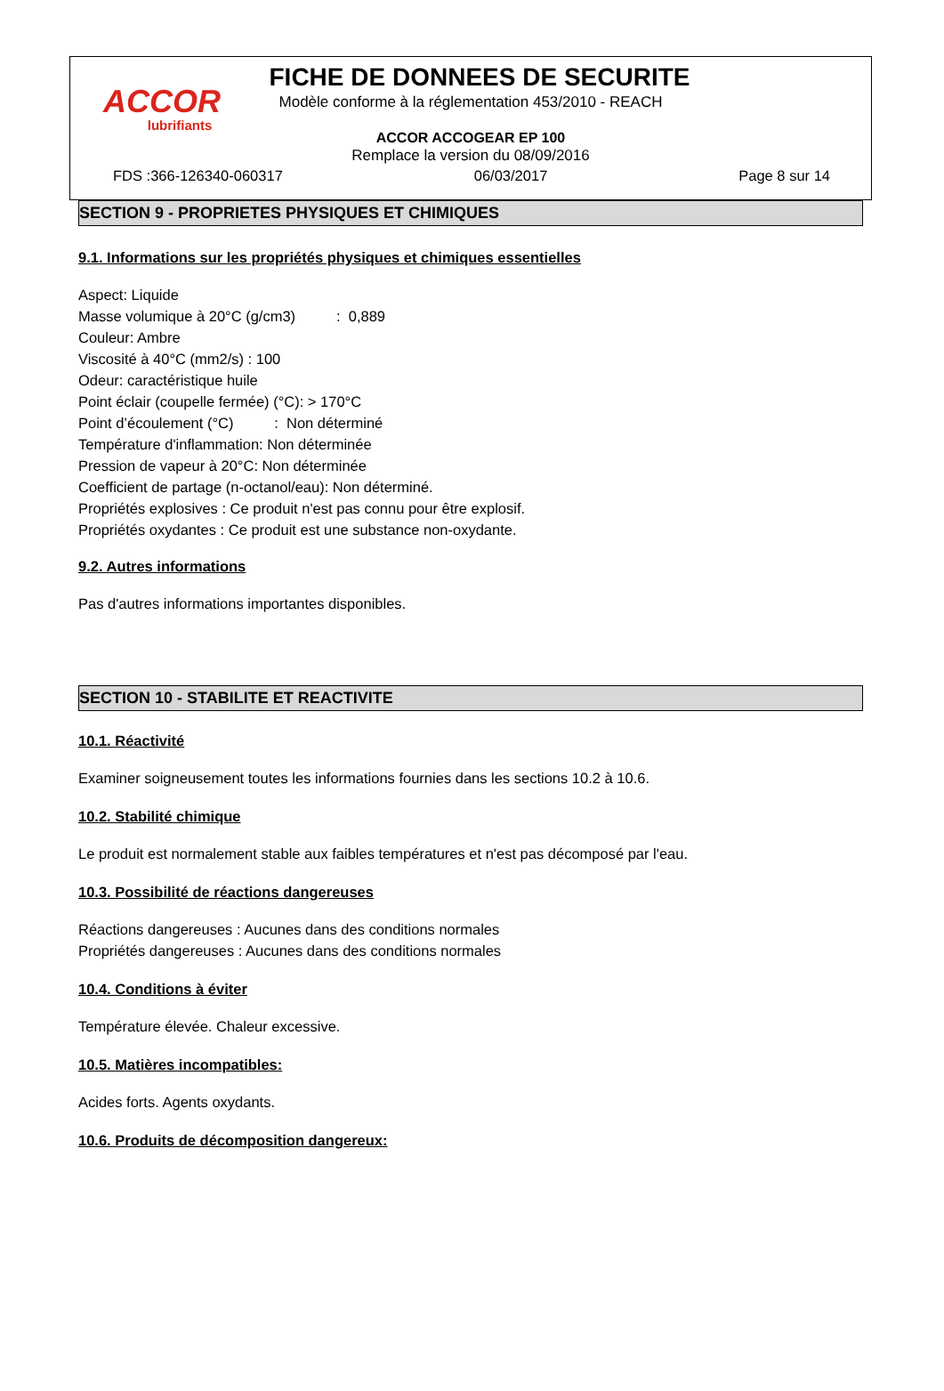ACCOR
lubrifiants
FICHE DE DONNEES DE SECURITE
Modèle conforme à la réglementation 453/2010 - REACH
ACCOR ACCOGEAR EP 100
Remplace la version du 08/09/2016
FDS :366-126340-060317 06/03/2017 Page 8 sur 14
SECTION 9 - PROPRIETES PHYSIQUES ET CHIMIQUES
9.1. Informations sur les propriétés physiques et chimiques essentielles
Aspect: Liquide
Masse volumique à 20°C (g/cm3) : 0,889
Couleur: Ambre
Viscosité à 40°C (mm2/s) : 100
Odeur: caractéristique huile
Point éclair (coupelle fermée) (°C): > 170°C
Point d’écoulement (°C) : Non déterminé
Température d'inflammation: Non déterminée
Pression de vapeur à 20°C: Non déterminée
Coefficient de partage (n-octanol/eau): Non déterminé.
Propriétés explosives : Ce produit n'est pas connu pour être explosif.
Propriétés oxydantes : Ce produit est une substance non-oxydante.
9.2. Autres informations
Pas d'autres informations importantes disponibles.
SECTION 10 - STABILITE ET REACTIVITE
10.1. Réactivité
Examiner soigneusement toutes les informations fournies dans les sections 10.2 à 10.6.
10.2. Stabilité chimique
Le produit est normalement stable aux faibles températures et n'est pas décomposé par l'eau.
10.3. Possibilité de réactions dangereuses
Réactions dangereuses : Aucunes dans des conditions normales
Propriétés dangereuses : Aucunes dans des conditions normales
10.4. Conditions à éviter
Température élevée. Chaleur excessive.
10.5. Matières incompatibles:
Acides forts. Agents oxydants.
10.6. Produits de décomposition dangereux: